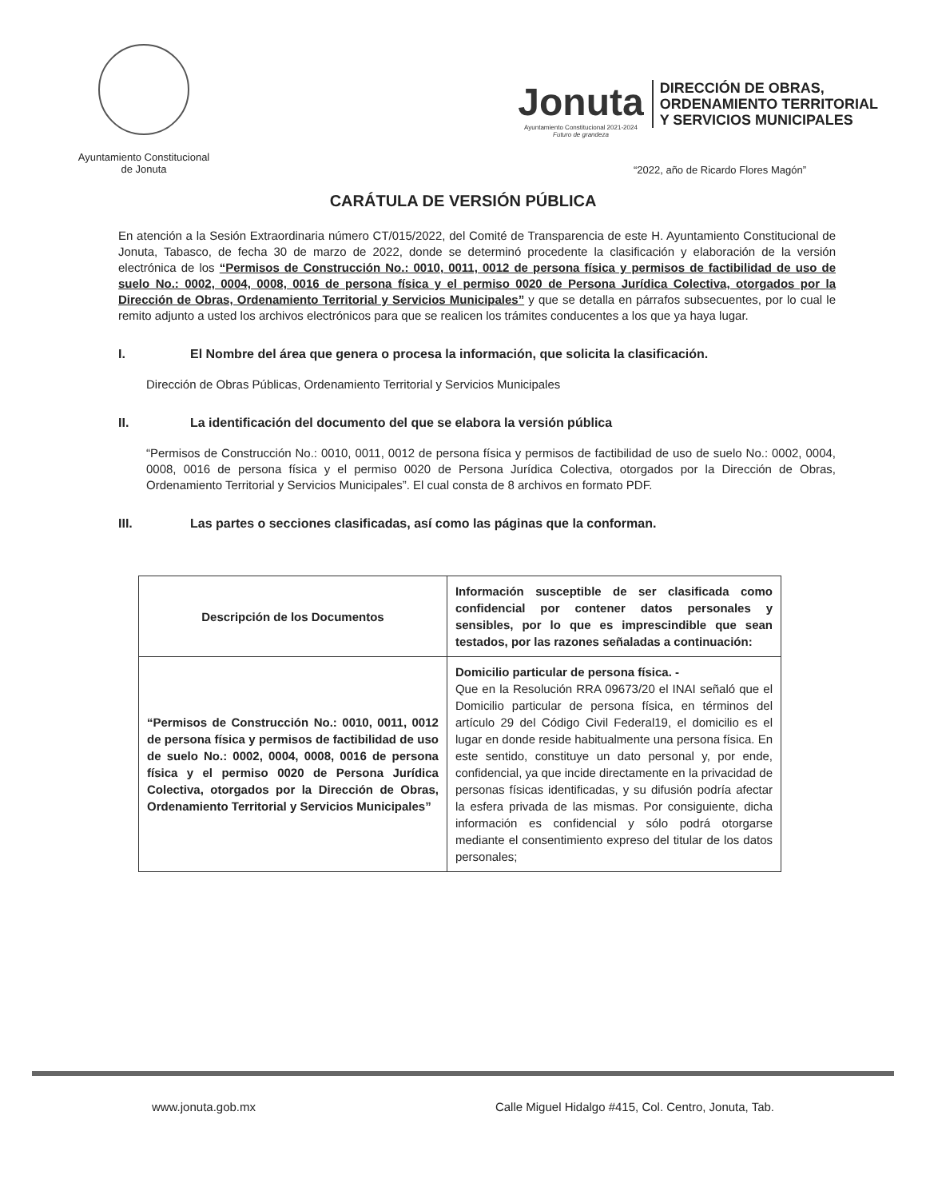Ayuntamiento Constitucional
de Jonuta
Jonuta
Ayuntamiento Constitucional 2021-2024
Futuro de grandeza
DIRECCIÓN DE OBRAS,
ORDENAMIENTO TERRITORIAL
Y SERVICIOS MUNICIPALES
“2022, año de Ricardo Flores Magón”
CARÁTULA DE VERSIÓN PÚBLICA
En atención a la Sesión Extraordinaria número CT/015/2022, del Comité de Transparencia de este H. Ayuntamiento Constitucional de Jonuta, Tabasco, de fecha 30 de marzo de 2022, donde se determinó procedente la clasificación y elaboración de la versión electrónica de los “Permisos de Construcción No.: 0010, 0011, 0012 de persona física y permisos de factibilidad de uso de suelo No.: 0002, 0004, 0008, 0016 de persona física y el permiso 0020 de Persona Jurídica Colectiva, otorgados por la Dirección de Obras, Ordenamiento Territorial y Servicios Municipales” y que se detalla en párrafos subsecuentes, por lo cual le remito adjunto a usted los archivos electrónicos para que se realicen los trámites conducentes a los que ya haya lugar.
I. El Nombre del área que genera o procesa la información, que solicita la clasificación.
Dirección de Obras Públicas, Ordenamiento Territorial y Servicios Municipales
II. La identificación del documento del que se elabora la versión pública
“Permisos de Construcción No.: 0010, 0011, 0012 de persona física y permisos de factibilidad de uso de suelo No.: 0002, 0004, 0008, 0016 de persona física y el permiso 0020 de Persona Jurídica Colectiva, otorgados por la Dirección de Obras, Ordenamiento Territorial y Servicios Municipales”. El cual consta de 8 archivos en formato PDF.
III. Las partes o secciones clasificadas, así como las páginas que la conforman.
| Descripción de los Documentos | Información susceptible de ser clasificada como confidencial por contener datos personales y sensibles, por lo que es imprescindible que sean testados, por las razones señaladas a continuación: |
| --- | --- |
| “Permisos de Construcción No.: 0010, 0011, 0012 de persona física y permisos de factibilidad de uso de suelo No.: 0002, 0004, 0008, 0016 de persona física y el permiso 0020 de Persona Jurídica Colectiva, otorgados por la Dirección de Obras, Ordenamiento Territorial y Servicios Municipales” | Domicilio particular de persona física. - Que en la Resolución RRA 09673/20 el INAI señaló que el Domicilio particular de persona física, en términos del artículo 29 del Código Civil Federal19, el domicilio es el lugar en donde reside habitualmente una persona física. En este sentido, constituye un dato personal y, por ende, confidencial, ya que incide directamente en la privacidad de personas físicas identificadas, y su difusión podría afectar la esfera privada de las mismas. Por consiguiente, dicha información es confidencial y sólo podrá otorgarse mediante el consentimiento expreso del titular de los datos personales; |
www.jonuta.gob.mx Calle Miguel Hidalgo #415, Col. Centro, Jonuta, Tab.